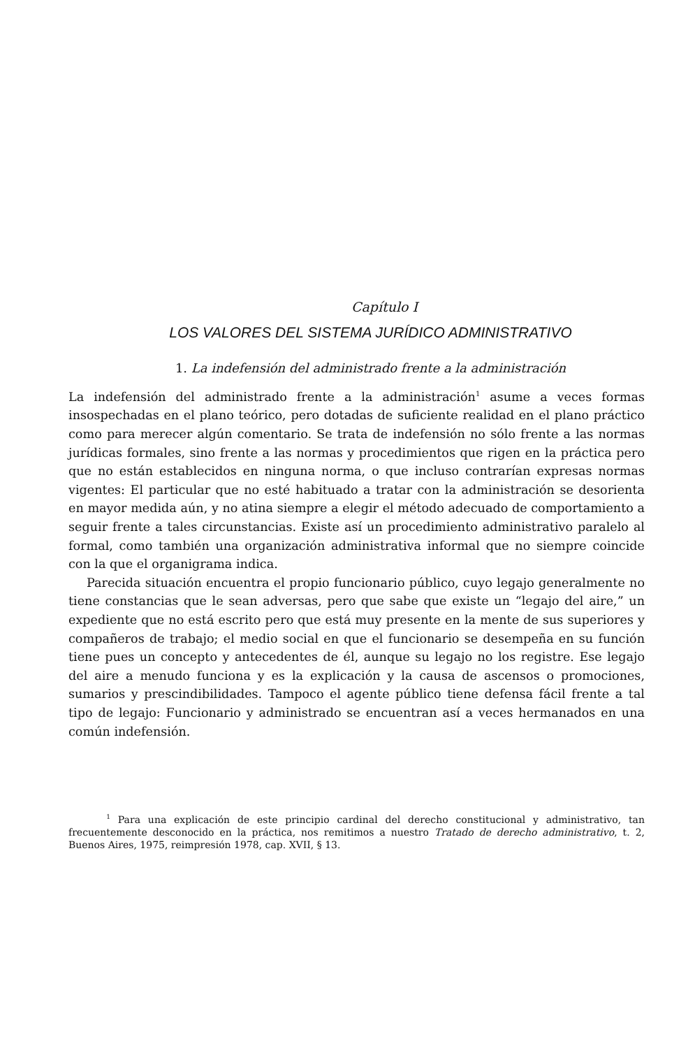Capítulo I
LOS VALORES DEL SISTEMA JURÍDICO ADMINISTRATIVO
1. La indefensión del administrado frente a la administración
La indefensión del administrado frente a la administración<sup>1</sup> asume a veces formas insospechadas en el plano teórico, pero dotadas de suficiente realidad en el plano práctico como para merecer algún comentario. Se trata de indefensión no sólo frente a las normas jurídicas formales, sino frente a las normas y procedimientos que rigen en la práctica pero que no están establecidos en ninguna norma, o que incluso contrarían expresas normas vigentes: El particular que no esté habituado a tratar con la administración se desorienta en mayor medida aún, y no atina siempre a elegir el método adecuado de comportamiento a seguir frente a tales circunstancias. Existe así un procedimiento administrativo paralelo al formal, como también una organización administrativa informal que no siempre coincide con la que el organigrama indica.
Parecida situación encuentra el propio funcionario público, cuyo legajo generalmente no tiene constancias que le sean adversas, pero que sabe que existe un “legajo del aire,” un expediente que no está escrito pero que está muy presente en la mente de sus superiores y compañeros de trabajo; el medio social en que el funcionario se desempeña en su función tiene pues un concepto y antecedentes de él, aunque su legajo no los registre. Ese legajo del aire a menudo funciona y es la explicación y la causa de ascensos o promociones, sumarios y prescindibilidades. Tampoco el agente público tiene defensa fácil frente a tal tipo de legajo: Funcionario y administrado se encuentran así a veces hermanados en una común indefensión.
<sup>1</sup> Para una explicación de este principio cardinal del derecho constitucional y administrativo, tan frecuentemente desconocido en la práctica, nos remitimos a nuestro Tratado de derecho administrativo, t. 2, Buenos Aires, 1975, reimpresión 1978, cap. XVII, § 13.